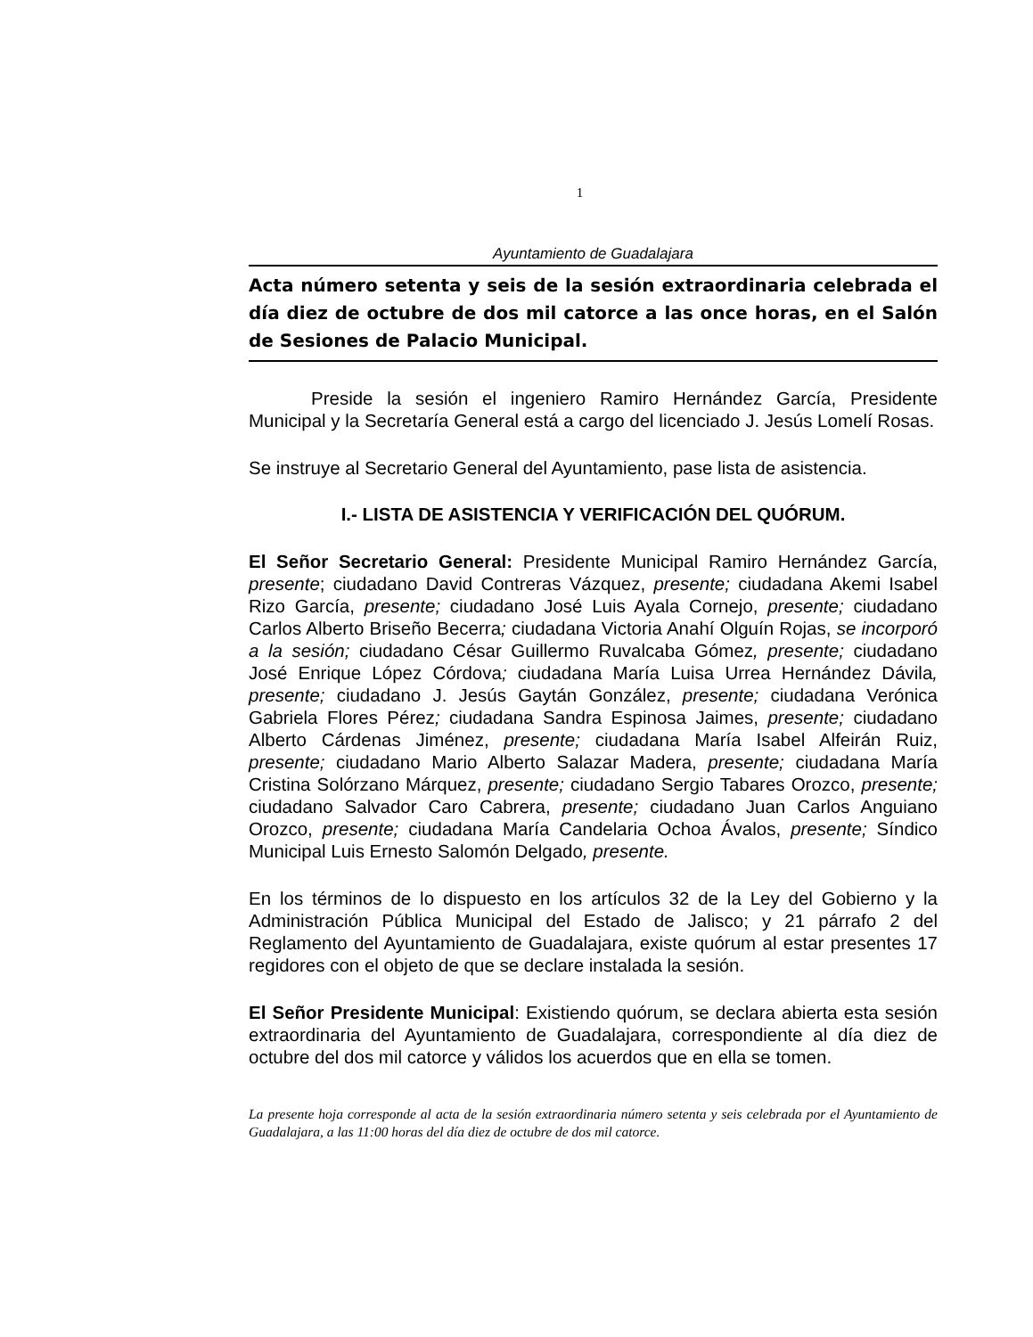1
Ayuntamiento de Guadalajara
Acta número setenta y seis de la sesión extraordinaria celebrada el día diez de octubre de dos mil catorce a las once horas, en el Salón de Sesiones de Palacio Municipal.
Preside la sesión el ingeniero Ramiro Hernández García, Presidente Municipal y la Secretaría General está a cargo del licenciado J. Jesús Lomelí Rosas.
Se instruye al Secretario General del Ayuntamiento, pase lista de asistencia.
I.- LISTA DE ASISTENCIA Y VERIFICACIÓN DEL QUÓRUM.
El Señor Secretario General: Presidente Municipal Ramiro Hernández García, presente; ciudadano David Contreras Vázquez, presente; ciudadana Akemi Isabel Rizo García, presente; ciudadano José Luis Ayala Cornejo, presente; ciudadano Carlos Alberto Briseño Becerra; ciudadana Victoria Anahí Olguín Rojas, se incorporó a la sesión; ciudadano César Guillermo Ruvalcaba Gómez, presente; ciudadano José Enrique López Córdova; ciudadana María Luisa Urrea Hernández Dávila, presente; ciudadano J. Jesús Gaytán González, presente; ciudadana Verónica Gabriela Flores Pérez; ciudadana Sandra Espinosa Jaimes, presente; ciudadano Alberto Cárdenas Jiménez, presente; ciudadana María Isabel Alfeirán Ruiz, presente; ciudadano Mario Alberto Salazar Madera, presente; ciudadana María Cristina Solórzano Márquez, presente; ciudadano Sergio Tabares Orozco, presente; ciudadano Salvador Caro Cabrera, presente; ciudadano Juan Carlos Anguiano Orozco, presente; ciudadana María Candelaria Ochoa Ávalos, presente; Síndico Municipal Luis Ernesto Salomón Delgado, presente.
En los términos de lo dispuesto en los artículos 32 de la Ley del Gobierno y la Administración Pública Municipal del Estado de Jalisco; y 21 párrafo 2 del Reglamento del Ayuntamiento de Guadalajara, existe quórum al estar presentes 17 regidores con el objeto de que se declare instalada la sesión.
El Señor Presidente Municipal: Existiendo quórum, se declara abierta esta sesión extraordinaria del Ayuntamiento de Guadalajara, correspondiente al día diez de octubre del dos mil catorce y válidos los acuerdos que en ella se tomen.
La presente hoja corresponde al acta de la sesión extraordinaria número setenta y seis celebrada por el Ayuntamiento de Guadalajara, a las 11:00 horas del día diez de octubre de dos mil catorce.